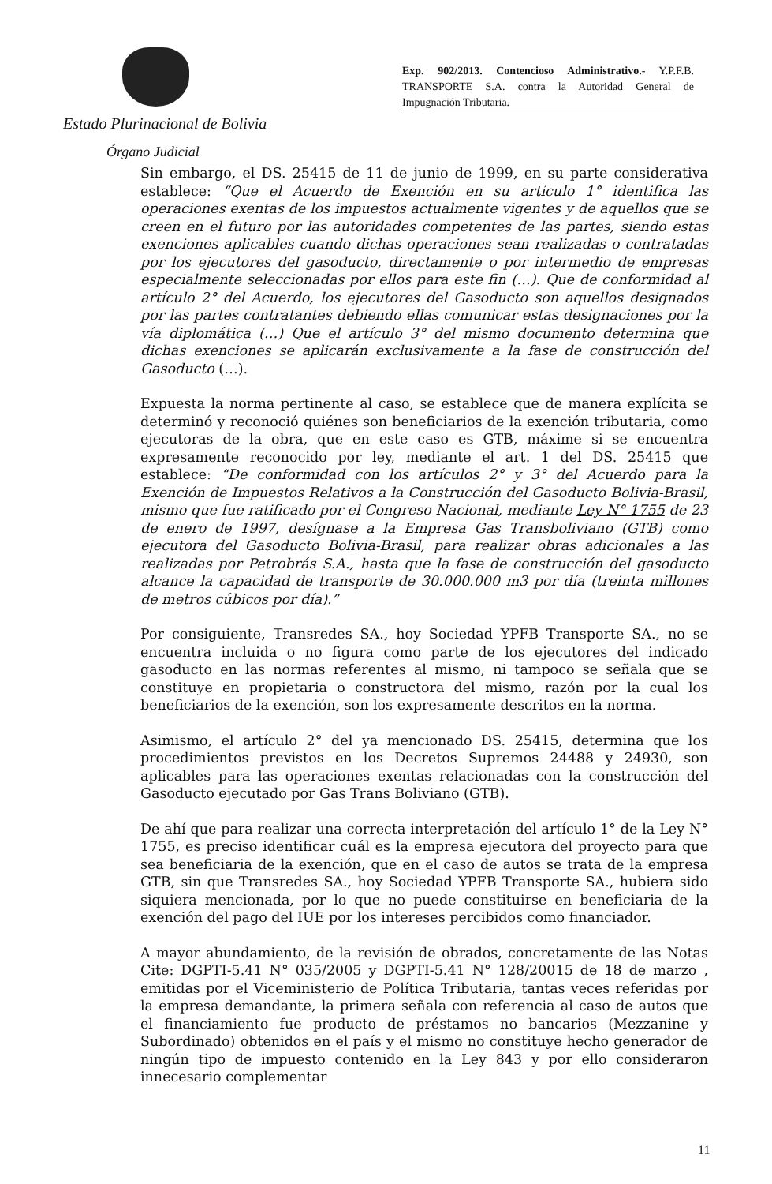Exp. 902/2013. Contencioso Administrativo.- Y.P.F.B. TRANSPORTE S.A. contra la Autoridad General de Impugnación Tributaria.
Estado Plurinacional de Bolivia
Órgano Judicial
Sin embargo, el DS. 25415 de 11 de junio de 1999, en su parte considerativa establece: “Que el Acuerdo de Exención en su artículo 1° identifica las operaciones exentas de los impuestos actualmente vigentes y de aquellos que se creen en el futuro por las autoridades competentes de las partes, siendo estas exenciones aplicables cuando dichas operaciones sean realizadas o contratadas por los ejecutores del gasoducto, directamente o por intermedio de empresas especialmente seleccionadas por ellos para este fin (…). Que de conformidad al artículo 2° del Acuerdo, los ejecutores del Gasoducto son aquellos designados por las partes contratantes debiendo ellas comunicar estas designaciones por la vía diplomática (…) Que el artículo 3° del mismo documento determina que dichas exenciones se aplicarán exclusivamente a la fase de construcción del Gasoducto (…).
Expuesta la norma pertinente al caso, se establece que de manera explícita se determinó y reconoció quiénes son beneficiarios de la exención tributaria, como ejecutoras de la obra, que en este caso es GTB, máxime si se encuentra expresamente reconocido por ley, mediante el art. 1 del DS. 25415 que establece: “De conformidad con los artículos 2° y 3° del Acuerdo para la Exención de Impuestos Relativos a la Construcción del Gasoducto Bolivia-Brasil, mismo que fue ratificado por el Congreso Nacional, mediante Ley N° 1755 de 23 de enero de 1997, desígnase a la Empresa Gas Transboliviano (GTB) como ejecutora del Gasoducto Bolivia-Brasil, para realizar obras adicionales a las realizadas por Petrobrás S.A., hasta que la fase de construcción del gasoducto alcance la capacidad de transporte de 30.000.000 m3 por día (treinta millones de metros cúbicos por día).”
Por consiguiente, Transredes SA., hoy Sociedad YPFB Transporte SA., no se encuentra incluida o no figura como parte de los ejecutores del indicado gasoducto en las normas referentes al mismo, ni tampoco se señala que se constituye en propietaria o constructora del mismo, razón por la cual los beneficiarios de la exención, son los expresamente descritos en la norma.
Asimismo, el artículo 2° del ya mencionado DS. 25415, determina que los procedimientos previstos en los Decretos Supremos 24488 y 24930, son aplicables para las operaciones exentas relacionadas con la construcción del Gasoducto ejecutado por Gas Trans Boliviano (GTB).
De ahí que para realizar una correcta interpretación del artículo 1° de la Ley N° 1755, es preciso identificar cuál es la empresa ejecutora del proyecto para que sea beneficiaria de la exención, que en el caso de autos se trata de la empresa GTB, sin que Transredes SA., hoy Sociedad YPFB Transporte SA., hubiera sido siquiera mencionada, por lo que no puede constituirse en beneficiaria de la exención del pago del IUE por los intereses percibidos como financiador.
A mayor abundamiento, de la revisión de obrados, concretamente de las Notas Cite: DGPTI-5.41 N° 035/2005 y DGPTI-5.41 N° 128/20015 de 18 de marzo , emitidas por el Viceministerio de Política Tributaria, tantas veces referidas por la empresa demandante, la primera señala con referencia al caso de autos que el financiamiento fue producto de préstamos no bancarios (Mezzanine y Subordinado) obtenidos en el país y el mismo no constituye hecho generador de ningún tipo de impuesto contenido en la Ley 843 y por ello consideraron innecesario complementar
11